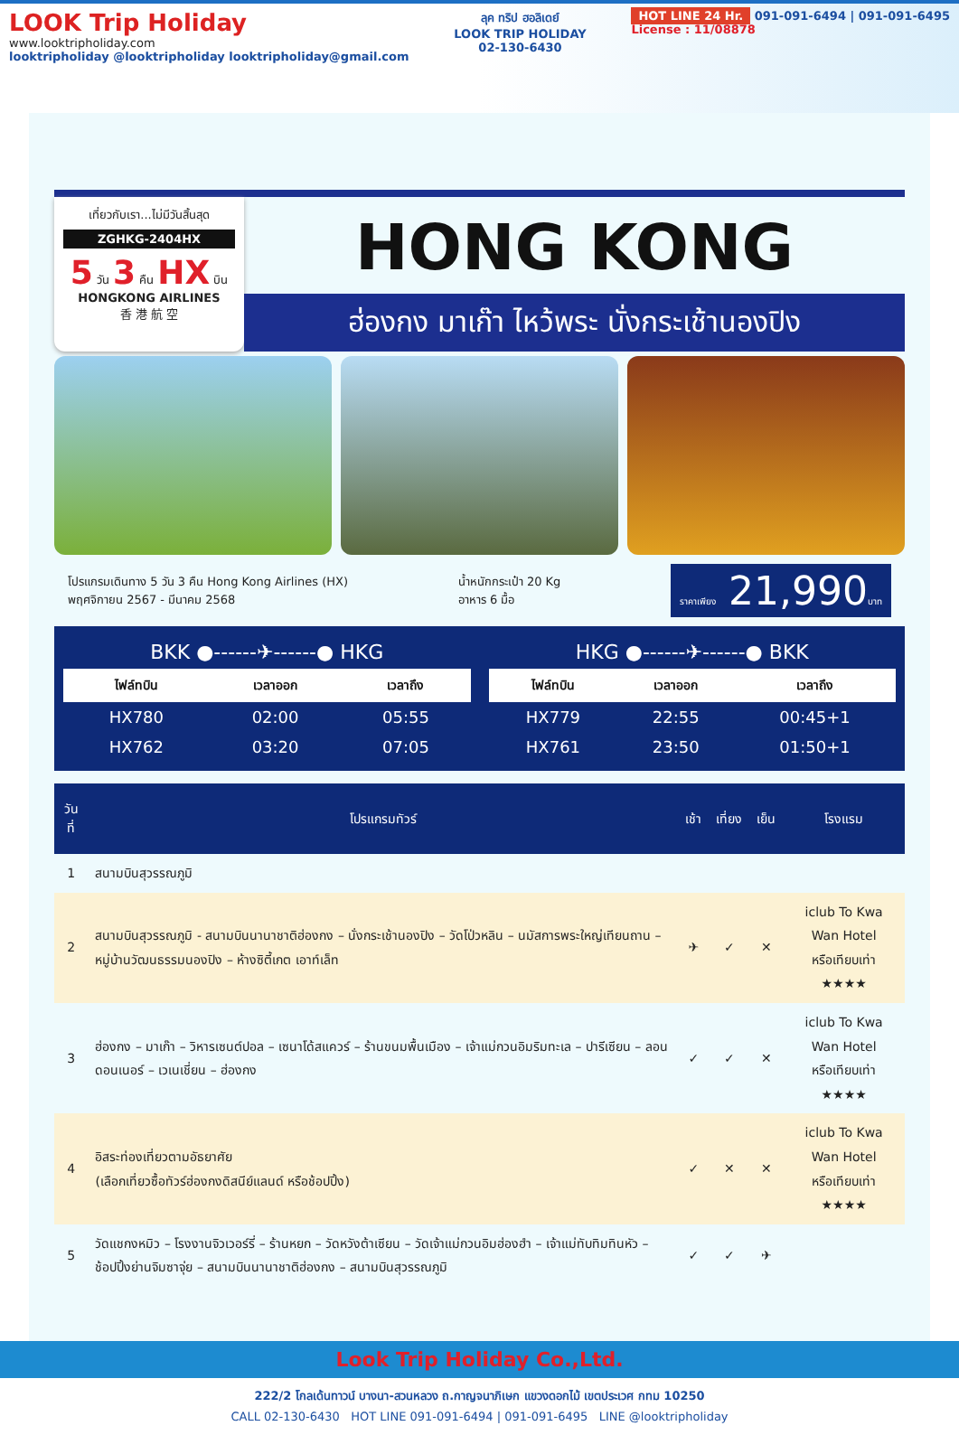LOOK Trip Holiday
www.looktripholiday.com
looktripholiday @looktripholiday looktripholiday@gmail.com
ลุค ทริป ฮอลิเดย์
LOOK TRIP HOLIDAY
02-130-6430
HOT LINE 24 Hr. 091-091-6494 | 091-091-6495
License : 11/08878
เที่ยวกับเรา...ไม่มีวันสิ้นสุด
ZGHKG-2404HX
5 วัน 3 คืน HX บิน
HONGKONG AIRLINES
香 港 航 空
HONG KONG
ฮ่องกง มาเก๊า ไหว้พระ นั่งกระเช้านองปิง
โปรแกรมเดินทาง 5 วัน 3 คืน Hong Kong Airlines (HX)
พฤศจิกายน 2567 - มีนาคม 2568
น้ำหนักกระเป๋า 20 Kg
อาหาร 6 มื้อ
ราคาเพียง 21,990บาท
| BKK ●------✈------● HKG | | |
| ไฟล์ทบิน | เวลาออก | เวลาถึง |
| HX780 | 02:00 | 05:55 |
| HX762 | 03:20 | 07:05 |
| HKG ●------✈------● BKK | | |
| ไฟล์ทบิน | เวลาออก | เวลาถึง |
| HX779 | 22:55 | 00:45+1 |
| HX761 | 23:50 | 01:50+1 |
| วันที่ | โปรแกรมทัวร์ | เช้า | เที่ยง | เย็น | โรงแรม |
| --- | --- | --- | --- | --- | --- |
| 1 | สนามบินสุวรรณภูมิ | | | | |
| 2 | สนามบินสุวรรณภูมิ - สนามบินนานาชาติฮ่องกง – นั่งกระเช้านองปิง – วัดโป่วหลิน – นมัสการพระใหญ่เทียนถาน – หมู่บ้านวัฒนธรรมนองปิง – ห้างซิตี้เกต เอาท์เล็ท | ✈ | ✓ | ✕ | iclub To Kwa Wan Hotel หรือเทียบเท่า ★★★★ |
| 3 | ฮ่องกง – มาเก๊า – วิหารเซนต์ปอล – เซนาโด้สแควร์ – ร้านขนมพื้นเมือง – เจ้าแม่กวนอิมริมทะเล – ปารีเซียน – ลอนดอนเนอร์ – เวเนเชี่ยน – ฮ่องกง | ✓ | ✓ | ✕ | iclub To Kwa Wan Hotel หรือเทียบเท่า ★★★★ |
| 4 | อิสระท่องเที่ยวตามอัธยาศัย (เลือกเที่ยวซื้อทัวร์ฮ่องกงดิสนีย์แลนด์ หรือช้อปปิ้ง) | ✓ | ✕ | ✕ | iclub To Kwa Wan Hotel หรือเทียบเท่า ★★★★ |
| 5 | วัดแชกงหมิว – โรงงานจิวเวอร์รี่ – ร้านหยก – วัดหวังต้าเซียน – วัดเจ้าแม่กวนอิมฮ่องฮำ – เจ้าแม่ทับทิมทินหัว – ช้อปปิ้งย่านจิมซาจุ่ย – สนามบินนานาชาติฮ่องกง – สนามบินสุวรรณภูมิ | ✓ | ✓ | ✈ | |
Look Trip Holiday Co.,Ltd.
222/2 โกลเด้นทาวน์ บางนา-สวนหลวง ถ.กาญจนาภิเษก แขวงดอกไม้ เขตประเวศ กทม 10250
CALL 02-130-6430 HOT LINE 091-091-6494 | 091-091-6495 LINE @looktripholiday